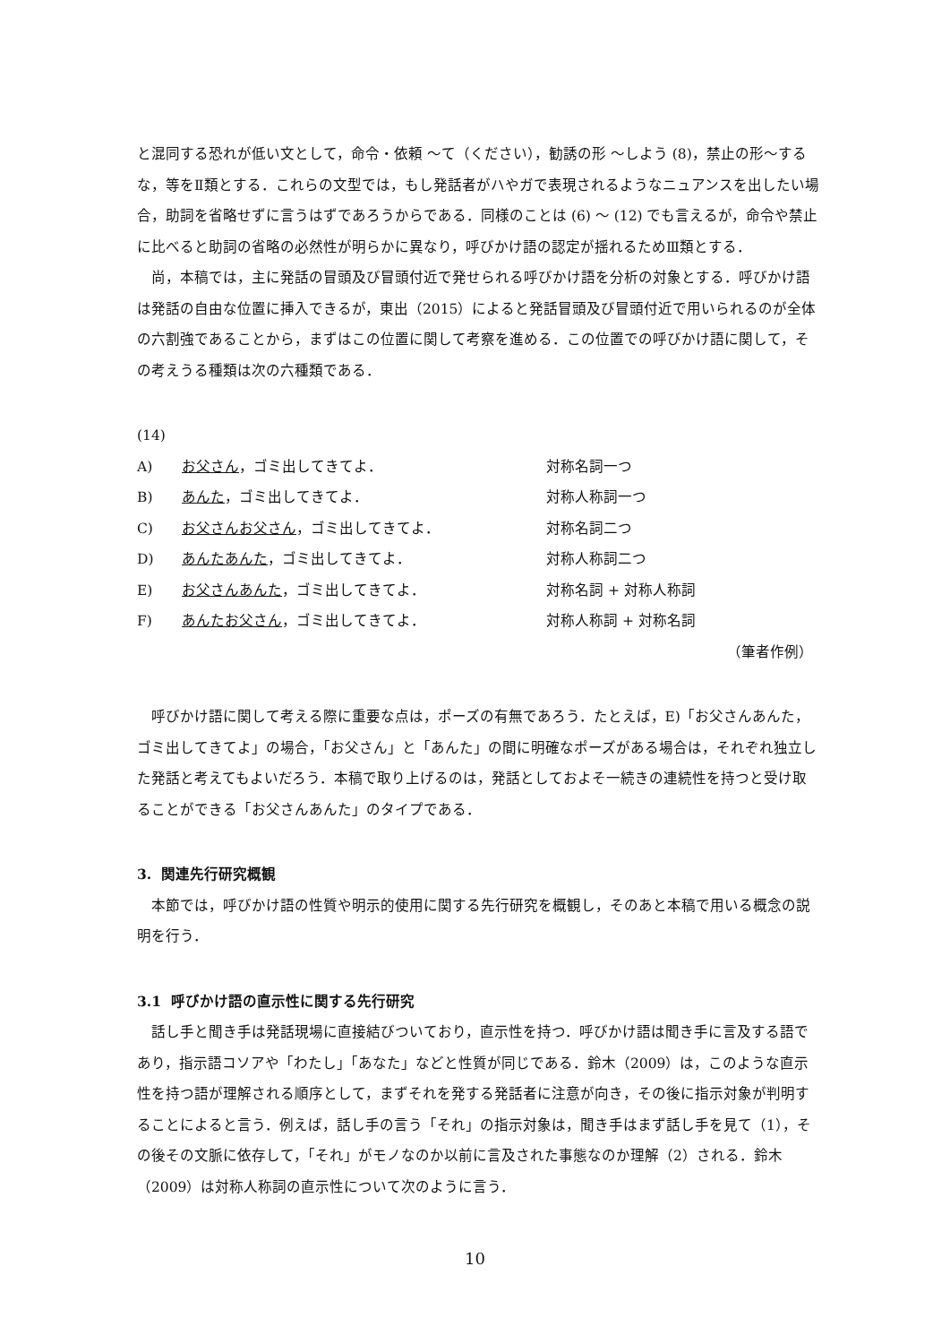と混同する恐れが低い文として，命令・依頼 〜て（ください），勧誘の形 〜しよう (8)，禁止の形〜するな，等をⅡ類とする．これらの文型では，もし発話者がハやガで表現されるようなニュアンスを出したい場合，助詞を省略せずに言うはずであろうからである．同様のことは (6) 〜 (12) でも言えるが，命令や禁止に比べると助詞の省略の必然性が明らかに異なり，呼びかけ語の認定が揺れるためⅢ類とする．
尚，本稿では，主に発話の冒頭及び冒頭付近で発せられる呼びかけ語を分析の対象とする．呼びかけ語は発話の自由な位置に挿入できるが，東出（2015）によると発話冒頭及び冒頭付近で用いられるのが全体の六割強であることから，まずはこの位置に関して考察を進める．この位置での呼びかけ語に関して，その考えうる種類は次の六種類である．
(14)
A) お父さん，ゴミ出してきてよ． 対称名詞一つ
B) あんた，ゴミ出してきてよ． 対称人称詞一つ
C) お父さんお父さん，ゴミ出してきてよ． 対称名詞二つ
D) あんたあんた，ゴミ出してきてよ． 対称人称詞二つ
E) お父さんあんた，ゴミ出してきてよ． 対称名詞 + 対称人称詞
F) あんたお父さん，ゴミ出してきてよ． 対称人称詞 + 対称名詞
（筆者作例）
呼びかけ語に関して考える際に重要な点は，ポーズの有無であろう．たとえば，E)「お父さんあんた，ゴミ出してきてよ」の場合，「お父さん」と「あんた」の間に明確なポーズがある場合は，それぞれ独立した発話と考えてもよいだろう．本稿で取り上げるのは，発話としておよそ一続きの連続性を持つと受け取ることができる「お父さんあんた」のタイプである．
3. 関連先行研究概観
本節では，呼びかけ語の性質や明示的使用に関する先行研究を概観し，そのあと本稿で用いる概念の説明を行う．
3.1 呼びかけ語の直示性に関する先行研究
話し手と聞き手は発話現場に直接結びついており，直示性を持つ．呼びかけ語は聞き手に言及する語であり，指示語コソアや「わたし」「あなた」などと性質が同じである．鈴木（2009）は，このような直示性を持つ語が理解される順序として，まずそれを発する発話者に注意が向き，その後に指示対象が判明することによると言う．例えば，話し手の言う「それ」の指示対象は，聞き手はまず話し手を見て（1），その後その文脈に依存して，「それ」がモノなのか以前に言及された事態なのか理解（2）される．鈴木（2009）は対称人称詞の直示性について次のように言う．
10